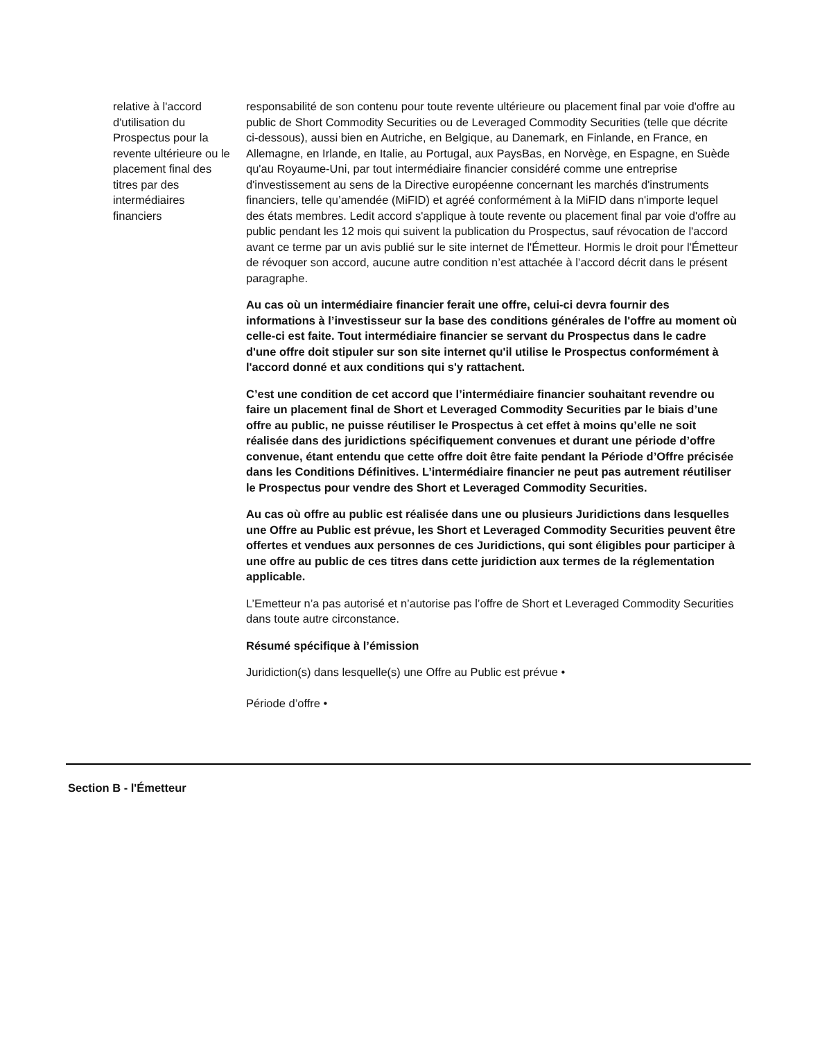relative à l'accord d'utilisation du Prospectus pour la revente ultérieure ou le placement final des titres par des intermédiaires financiers
responsabilité de son contenu pour toute revente ultérieure ou placement final par voie d'offre au public de Short Commodity Securities ou de Leveraged Commodity Securities (telle que décrite ci-dessous), aussi bien en Autriche, en Belgique, au Danemark, en Finlande, en France, en Allemagne, en Irlande, en Italie, au Portugal, aux PaysBas, en Norvège, en Espagne, en Suède qu'au Royaume-Uni, par tout intermédiaire financier considéré comme une entreprise d'investissement au sens de la Directive européenne concernant les marchés d'instruments financiers, telle qu’amendée (MiFID) et agréé conformément à la MiFID dans n'importe lequel des états membres. Ledit accord s'applique à toute revente ou placement final par voie d'offre au public pendant les 12 mois qui suivent la publication du Prospectus, sauf révocation de l'accord avant ce terme par un avis publié sur le site internet de l'Émetteur. Hormis le droit pour l'Émetteur de révoquer son accord, aucune autre condition n’est attachée à l’accord décrit dans le présent paragraphe.
Au cas où un intermédiaire financier ferait une offre, celui-ci devra fournir des informations à l’investisseur sur la base des conditions générales de l'offre au moment où celle-ci est faite. Tout intermédiaire financier se servant du Prospectus dans le cadre d'une offre doit stipuler sur son site internet qu'il utilise le Prospectus conformément à l'accord donné et aux conditions qui s'y rattachent.
C’est une condition de cet accord que l’intermédiaire financier souhaitant revendre ou faire un placement final de Short et Leveraged Commodity Securities par le biais d’une offre au public, ne puisse réutiliser le Prospectus à cet effet à moins qu’elle ne soit réalisée dans des juridictions spécifiquement convenues et durant une période d’offre convenue, étant entendu que cette offre doit être faite pendant la Période d’Offre précisée dans les Conditions Définitives. L’intermédiaire financier ne peut pas autrement réutiliser le Prospectus pour vendre des Short et Leveraged Commodity Securities.
Au cas où offre au public est réalisée dans une ou plusieurs Juridictions dans lesquelles une Offre au Public est prévue, les Short et Leveraged Commodity Securities peuvent être offertes et vendues aux personnes de ces Juridictions, qui sont éligibles pour participer à une offre au public de ces titres dans cette juridiction aux termes de la réglementation applicable.
L’Emetteur n’a pas autorisé et n’autorise pas l’offre de Short et Leveraged Commodity Securities dans toute autre circonstance.
Résumé spécifique à l’émission
Juridiction(s) dans lesquelle(s) une Offre au Public est prévue •
Période d’offre •
Section B - l'Émetteur